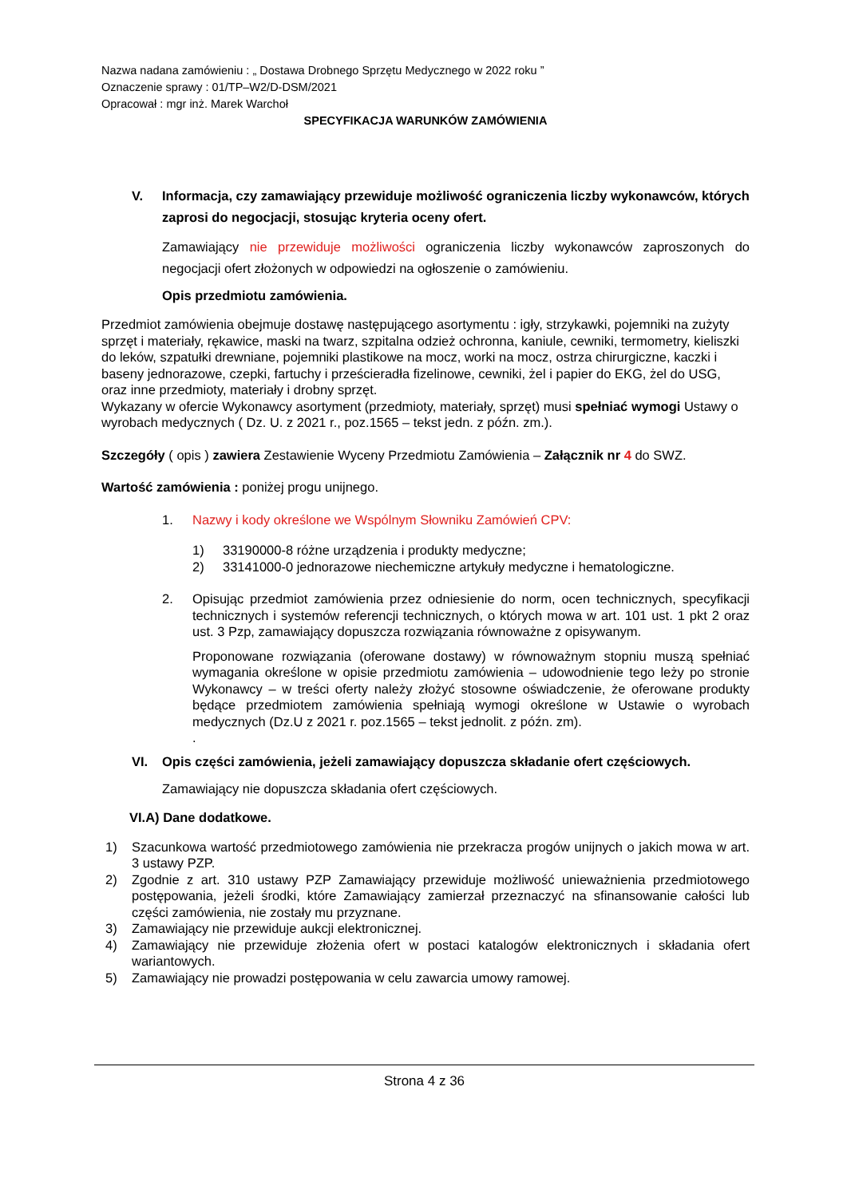Nazwa nadana zamówieniu : „ Dostawa Drobnego Sprzętu Medycznego w 2022 roku ”
Oznaczenie sprawy : 01/TP–W2/D-DSM/2021
Opracował : mgr inż. Marek Warchoł
SPECYFIKACJA WARUNKÓW ZAMÓWIENIA
V. Informacja, czy zamawiający przewiduje możliwość ograniczenia liczby wykonawców, których zaprosi do negocjacji, stosując kryteria oceny ofert.
Zamawiający nie przewiduje możliwości ograniczenia liczby wykonawców zaproszonych do negocjacji ofert złożonych w odpowiedzi na ogłoszenie o zamówieniu.
Opis przedmiotu zamówienia.
Przedmiot zamówienia obejmuje dostawę następującego asortymentu : igły, strzykawki, pojemniki na zużyty sprzęt i materiały, rękawice, maski na twarz, szpitalna odzież ochronna, kaniule, cewniki, termometry, kieliszki do leków, szpatułki drewniane, pojemniki plastikowe na mocz, worki na mocz, ostrza chirurgiczne, kaczki i baseny jednorazowe, czepki, fartuchy i prześcieradła fizelinowe, cewniki, żel i papier do EKG, żel do USG, oraz inne przedmioty, materiały i drobny sprzęt.
Wykazany w ofercie Wykonawcy asortyment (przedmioty, materiały, sprzęt) musi spełniać wymogi Ustawy o wyrobach medycznych ( Dz. U. z 2021 r., poz.1565 – tekst jedn. z późn. zm.).
Szczegóły ( opis ) zawiera Zestawienie Wyceny Przedmiotu Zamówienia – Załącznik nr 4 do SWZ.
Wartość zamówienia : poniżej progu unijnego.
1. Nazwy i kody określone we Wspólnym Słowniku Zamówień CPV:
1) 33190000-8 różne urządzenia i produkty medyczne;
2) 33141000-0 jednorazowe niechemiczne artykuły medyczne i hematologiczne.
2. Opisując przedmiot zamówienia przez odniesienie do norm, ocen technicznych, specyfikacji technicznych i systemów referencji technicznych, o których mowa w art. 101 ust. 1 pkt 2 oraz ust. 3 Pzp, zamawiający dopuszcza rozwiązania równoważne z opisywanym.
Proponowane rozwiązania (oferowane dostawy) w równoważnym stopniu muszą spełniać wymagania określone w opisie przedmiotu zamówienia – udowodnienie tego leży po stronie Wykonawcy – w treści oferty należy złożyć stosowne oświadczenie, że oferowane produkty będące przedmiotem zamówienia spełniają wymogi określone w Ustawie o wyrobach medycznych (Dz.U z 2021 r. poz.1565 – tekst jednolit. z późn. zm).
.
VI. Opis części zamówienia, jeżeli zamawiający dopuszcza składanie ofert częściowych.
Zamawiający nie dopuszcza składania ofert częściowych.
VI.A) Dane dodatkowe.
1) Szacunkowa wartość przedmiotowego zamówienia nie przekracza progów unijnych o jakich mowa w art. 3 ustawy PZP.
2) Zgodnie z art. 310 ustawy PZP Zamawiający przewiduje możliwość unieważnienia przedmiotowego postępowania, jeżeli środki, które Zamawiający zamierzał przeznaczyć na sfinansowanie całości lub części zamówienia, nie zostały mu przyznane.
3) Zamawiający nie przewiduje aukcji elektronicznej.
4) Zamawiający nie przewiduje złożenia ofert w postaci katalogów elektronicznych i składania ofert wariantowych.
5) Zamawiający nie prowadzi postępowania w celu zawarcia umowy ramowej.
Strona 4 z 36